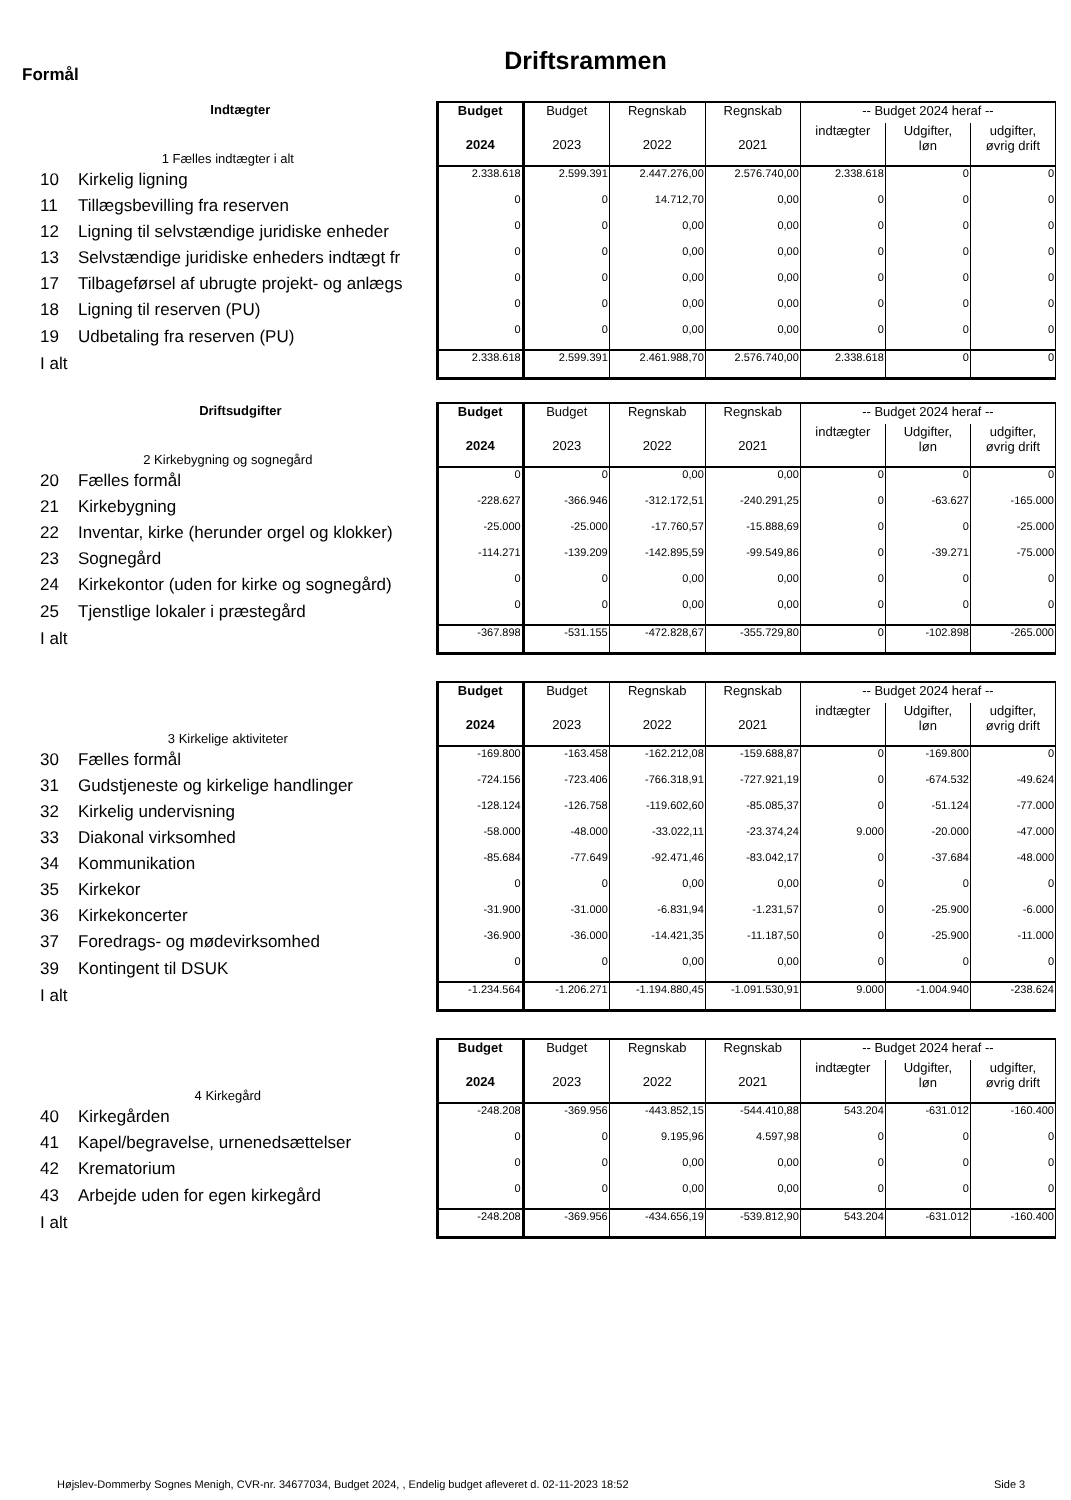Driftsrammen
Formål
| Indtægter | Budget | Budget | Regnskab | Regnskab | -- Budget 2024 heraf -- | | |
| --- | --- | --- | --- | --- | --- | --- | --- |
| 1 Fælles indtægter i alt | 2024 | 2023 | 2022 | 2021 | indtægter | Udgifter, løn | udgifter, øvrig drift |
| 10 Kirkelig ligning | 2.338.618 | 2.599.391 | 2.447.276,00 | 2.576.740,00 | 2.338.618 | 0 | 0 |
| 11 Tillægsbevilling fra reserven | 0 | 0 | 14.712,70 | 0,00 | 0 | 0 | 0 |
| 12 Ligning til selvstændige juridiske enheder | 0 | 0 | 0,00 | 0,00 | 0 | 0 | 0 |
| 13 Selvstændige juridiske enheders indtægt fr | 0 | 0 | 0,00 | 0,00 | 0 | 0 | 0 |
| 17 Tilbageførsel af ubrugte projekt- og anlægs | 0 | 0 | 0,00 | 0,00 | 0 | 0 | 0 |
| 18 Ligning til reserven (PU) | 0 | 0 | 0,00 | 0,00 | 0 | 0 | 0 |
| 19 Udbetaling fra reserven (PU) | 0 | 0 | 0,00 | 0,00 | 0 | 0 | 0 |
| I alt | 2.338.618 | 2.599.391 | 2.461.988,70 | 2.576.740,00 | 2.338.618 | 0 | 0 |
| Driftsudgifter | Budget | Budget | Regnskab | Regnskab | -- Budget 2024 heraf -- | | |
| --- | --- | --- | --- | --- | --- | --- | --- |
| 2 Kirkebygning og sognegård | 2024 | 2023 | 2022 | 2021 | indtægter | Udgifter, løn | udgifter, øvrig drift |
| 20 Fælles formål | 0 | 0 | 0,00 | 0,00 | 0 | 0 | 0 |
| 21 Kirkebygning | -228.627 | -366.946 | -312.172,51 | -240.291,25 | 0 | -63.627 | -165.000 |
| 22 Inventar, kirke (herunder orgel og klokker) | -25.000 | -25.000 | -17.760,57 | -15.888,69 | 0 | 0 | -25.000 |
| 23 Sognegård | -114.271 | -139.209 | -142.895,59 | -99.549,86 | 0 | -39.271 | -75.000 |
| 24 Kirkekontor (uden for kirke og sognegård) | 0 | 0 | 0,00 | 0,00 | 0 | 0 | 0 |
| 25 Tjenstlige lokaler i præstegård | 0 | 0 | 0,00 | 0,00 | 0 | 0 | 0 |
| I alt | -367.898 | -531.155 | -472.828,67 | -355.729,80 | 0 | -102.898 | -265.000 |
| | Budget | Budget | Regnskab | Regnskab | -- Budget 2024 heraf -- | | |
| --- | --- | --- | --- | --- | --- | --- | --- |
| 3 Kirkelige aktiviteter | 2024 | 2023 | 2022 | 2021 | indtægter | Udgifter, løn | udgifter, øvrig drift |
| 30 Fælles formål | -169.800 | -163.458 | -162.212,08 | -159.688,87 | 0 | -169.800 | 0 |
| 31 Gudstjeneste og kirkelige handlinger | -724.156 | -723.406 | -766.318,91 | -727.921,19 | 0 | -674.532 | -49.624 |
| 32 Kirkelig undervisning | -128.124 | -126.758 | -119.602,60 | -85.085,37 | 0 | -51.124 | -77.000 |
| 33 Diakonal virksomhed | -58.000 | -48.000 | -33.022,11 | -23.374,24 | 9.000 | -20.000 | -47.000 |
| 34 Kommunikation | -85.684 | -77.649 | -92.471,46 | -83.042,17 | 0 | -37.684 | -48.000 |
| 35 Kirkekor | 0 | 0 | 0,00 | 0,00 | 0 | 0 | 0 |
| 36 Kirkekoncerter | -31.900 | -31.000 | -6.831,94 | -1.231,57 | 0 | -25.900 | -6.000 |
| 37 Foredrags- og mødevirksomhed | -36.900 | -36.000 | -14.421,35 | -11.187,50 | 0 | -25.900 | -11.000 |
| 39 Kontingent til DSUK | 0 | 0 | 0,00 | 0,00 | 0 | 0 | 0 |
| I alt | -1.234.564 | -1.206.271 | -1.194.880,45 | -1.091.530,91 | 9.000 | -1.004.940 | -238.624 |
| | Budget | Budget | Regnskab | Regnskab | -- Budget 2024 heraf -- | | |
| --- | --- | --- | --- | --- | --- | --- | --- |
| 4 Kirkegård | 2024 | 2023 | 2022 | 2021 | indtægter | Udgifter, løn | udgifter, øvrig drift |
| 40 Kirkegården | -248.208 | -369.956 | -443.852,15 | -544.410,88 | 543.204 | -631.012 | -160.400 |
| 41 Kapel/begravelse, urnenedsættelser | 0 | 0 | 9.195,96 | 4.597,98 | 0 | 0 | 0 |
| 42 Krematorium | 0 | 0 | 0,00 | 0,00 | 0 | 0 | 0 |
| 43 Arbejde uden for egen kirkegård | 0 | 0 | 0,00 | 0,00 | 0 | 0 | 0 |
| I alt | -248.208 | -369.956 | -434.656,19 | -539.812,90 | 543.204 | -631.012 | -160.400 |
Højslev-Dommerby Sognes Menigh, CVR-nr. 34677034, Budget 2024, , Endelig budget afleveret d. 02-11-2023 18:52
Side 3